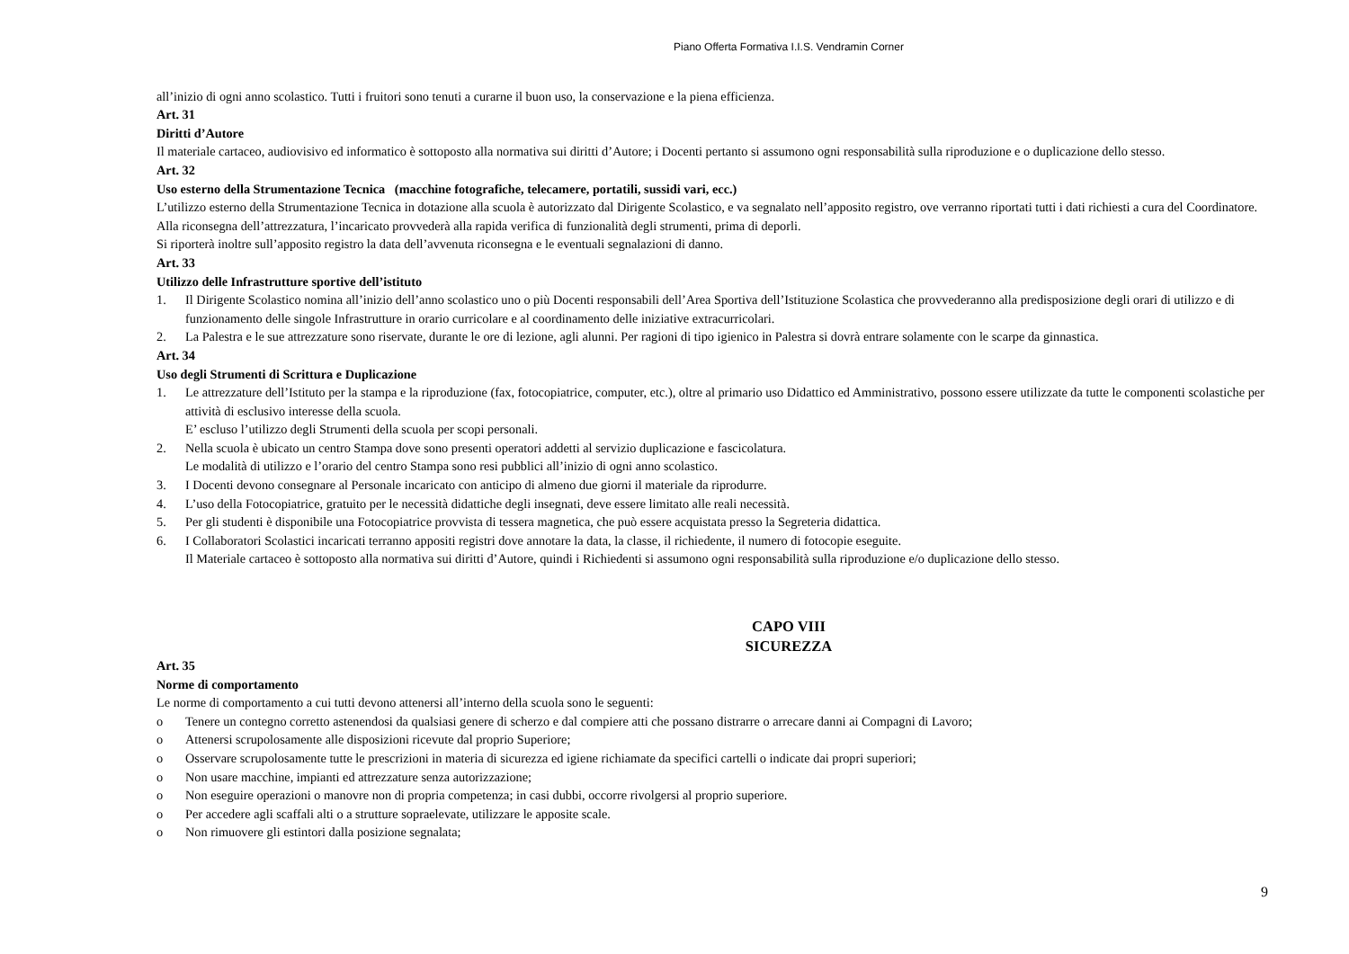Piano Offerta Formativa I.I.S. Vendramin Corner
all’inizio di ogni anno scolastico. Tutti i fruitori sono tenuti a curarne il buon uso, la conservazione e la piena efficienza.
Art. 31
Diritti d’Autore
Il materiale cartaceo, audiovisivo ed informatico è sottoposto alla normativa sui diritti d’Autore; i Docenti pertanto si assumono ogni responsabilità sulla riproduzione e o duplicazione dello stesso.
Art. 32
Uso esterno della Strumentazione Tecnica (macchine fotografiche, telecamere, portatili, sussidi vari, ecc.)
L’utilizzo esterno della Strumentazione Tecnica in dotazione alla scuola è autorizzato dal Dirigente Scolastico, e va segnalato nell’apposito registro, ove verranno riportati tutti i dati richiesti a cura del Coordinatore.
Alla riconsegna dell’attrezzatura, l’incaricato provvederà alla rapida verifica di funzionalità degli strumenti, prima di deporli.
Si riporterà inoltre sull’apposito registro la data dell’avvenuta riconsegna e le eventuali segnalazioni di danno.
Art. 33
Utilizzo delle Infrastrutture sportive dell’istituto
1. Il Dirigente Scolastico nomina all’inizio dell’anno scolastico uno o più Docenti responsabili dell’Area Sportiva dell’Istituzione Scolastica che provvederanno alla predisposizione degli orari di utilizzo e di funzionamento delle singole Infrastrutture in orario curricolare e al coordinamento delle iniziative extracurricolari.
2. La Palestra e le sue attrezzature sono riservate, durante le ore di lezione, agli alunni. Per ragioni di tipo igienico in Palestra si dovrà entrare solamente con le scarpe da ginnastica.
Art. 34
Uso degli Strumenti di Scrittura e Duplicazione
1. Le attrezzature dell’Istituto per la stampa e la riproduzione (fax, fotocopiatrice, computer, etc.), oltre al primario uso Didattico ed Amministrativo, possono essere utilizzate da tutte le componenti scolastiche per attività di esclusivo interesse della scuola.
E’ escluso l’utilizzo degli Strumenti della scuola per scopi personali.
2. Nella scuola è ubicato un centro Stampa dove sono presenti operatori addetti al servizio duplicazione e fascicolatura.
Le modalità di utilizzo e l’orario del centro Stampa sono resi pubblici all’inizio di ogni anno scolastico.
3. I Docenti devono consegnare al Personale incaricato con anticipo di almeno due giorni il materiale da riprodurre.
4. L’uso della Fotocopiatrice, gratuito per le necessità didattiche degli insegnati, deve essere limitato alle reali necessità.
5. Per gli studenti è disponibile una Fotocopiatrice provvista di tessera magnetica, che può essere acquistata presso la Segreteria didattica.
6. I Collaboratori Scolastici incaricati terranno appositi registri dove annotare la data, la classe, il richiedente, il numero di fotocopie eseguite.
Il Materiale cartaceo è sottoposto alla normativa sui diritti d’Autore, quindi i Richiedenti si assumono ogni responsabilità sulla riproduzione e/o duplicazione dello stesso.
CAPO VIII
SICUREZZA
Art. 35
Norme di comportamento
Le norme di comportamento a cui tutti devono attenersi all’interno della scuola sono le seguenti:
o Tenere un contegno corretto astenendosi da qualsiasi genere di scherzo e dal compiere atti che possano distrarre o arrecare danni ai Compagni di Lavoro;
o Attenersi scrupolosamente alle disposizioni ricevute dal proprio Superiore;
o Osservare scrupolosamente tutte le prescrizioni in materia di sicurezza ed igiene richiamate da specifici cartelli o indicate dai propri superiori;
o Non usare macchine, impianti ed attrezzature senza autorizzazione;
o Non eseguire operazioni o manovre non di propria competenza; in casi dubbi, occorre rivolgersi al proprio superiore.
o Per accedere agli scaffali alti o a strutture sopraelevate, utilizzare le apposite scale.
o Non rimuovere gli estintori dalla posizione segnalata;
9